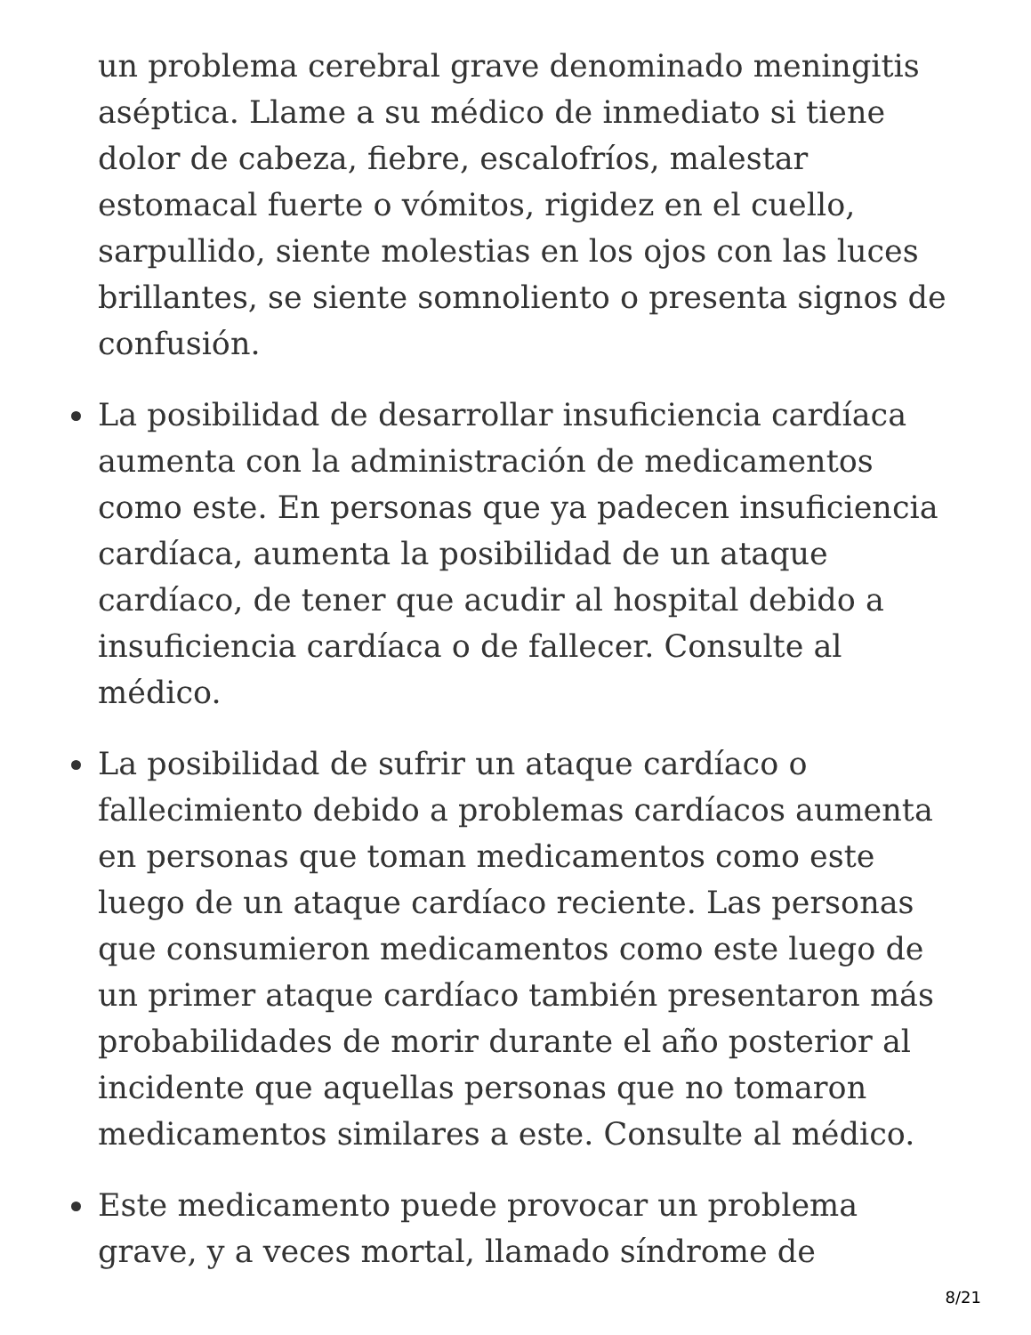un problema cerebral grave denominado meningitis aséptica. Llame a su médico de inmediato si tiene dolor de cabeza, fiebre, escalofríos, malestar estomacal fuerte o vómitos, rigidez en el cuello, sarpullido, siente molestias en los ojos con las luces brillantes, se siente somnoliento o presenta signos de confusión.
La posibilidad de desarrollar insuficiencia cardíaca aumenta con la administración de medicamentos como este. En personas que ya padecen insuficiencia cardíaca, aumenta la posibilidad de un ataque cardíaco, de tener que acudir al hospital debido a insuficiencia cardíaca o de fallecer. Consulte al médico.
La posibilidad de sufrir un ataque cardíaco o fallecimiento debido a problemas cardíacos aumenta en personas que toman medicamentos como este luego de un ataque cardíaco reciente. Las personas que consumieron medicamentos como este luego de un primer ataque cardíaco también presentaron más probabilidades de morir durante el año posterior al incidente que aquellas personas que no tomaron medicamentos similares a este. Consulte al médico.
Este medicamento puede provocar un problema grave, y a veces mortal, llamado síndrome de
8/21